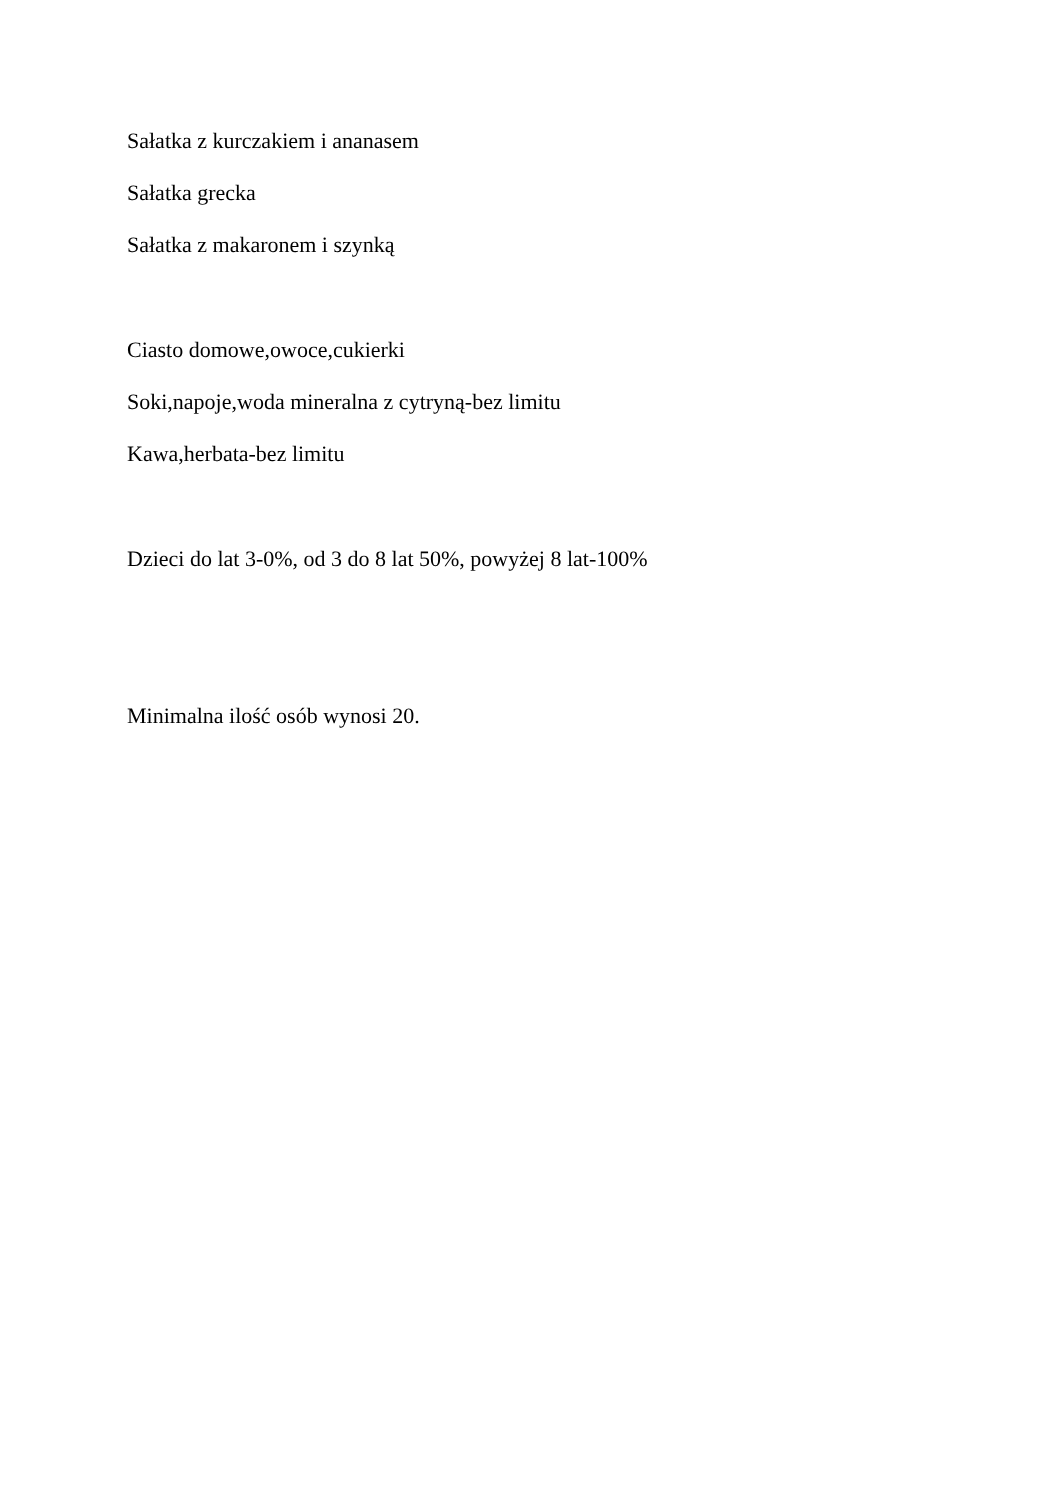Sałatka z kurczakiem i ananasem
Sałatka grecka
Sałatka z makaronem i szynką
Ciasto domowe,owoce,cukierki
Soki,napoje,woda mineralna z cytryną-bez limitu
Kawa,herbata-bez limitu
Dzieci do lat 3-0%, od 3 do 8 lat 50%, powyżej 8 lat-100%
Minimalna ilość osób wynosi 20.